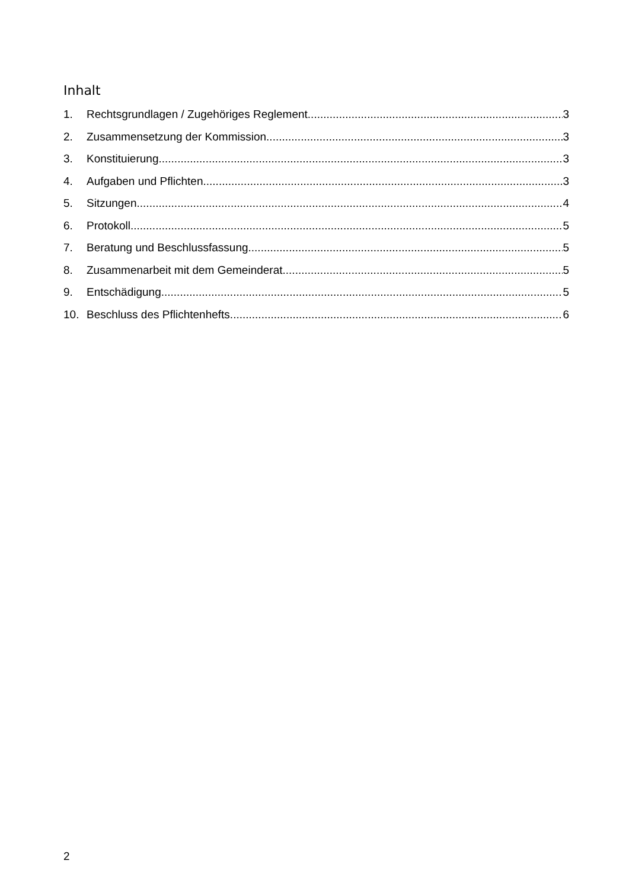Inhalt
1. Rechtsgrundlagen / Zugehöriges Reglement 3
2. Zusammensetzung der Kommission 3
3. Konstituierung 3
4. Aufgaben und Pflichten 3
5. Sitzungen 4
6. Protokoll 5
7. Beratung und Beschlussfassung 5
8. Zusammenarbeit mit dem Gemeinderat 5
9. Entschädigung 5
10. Beschluss des Pflichtenhefts 6
2